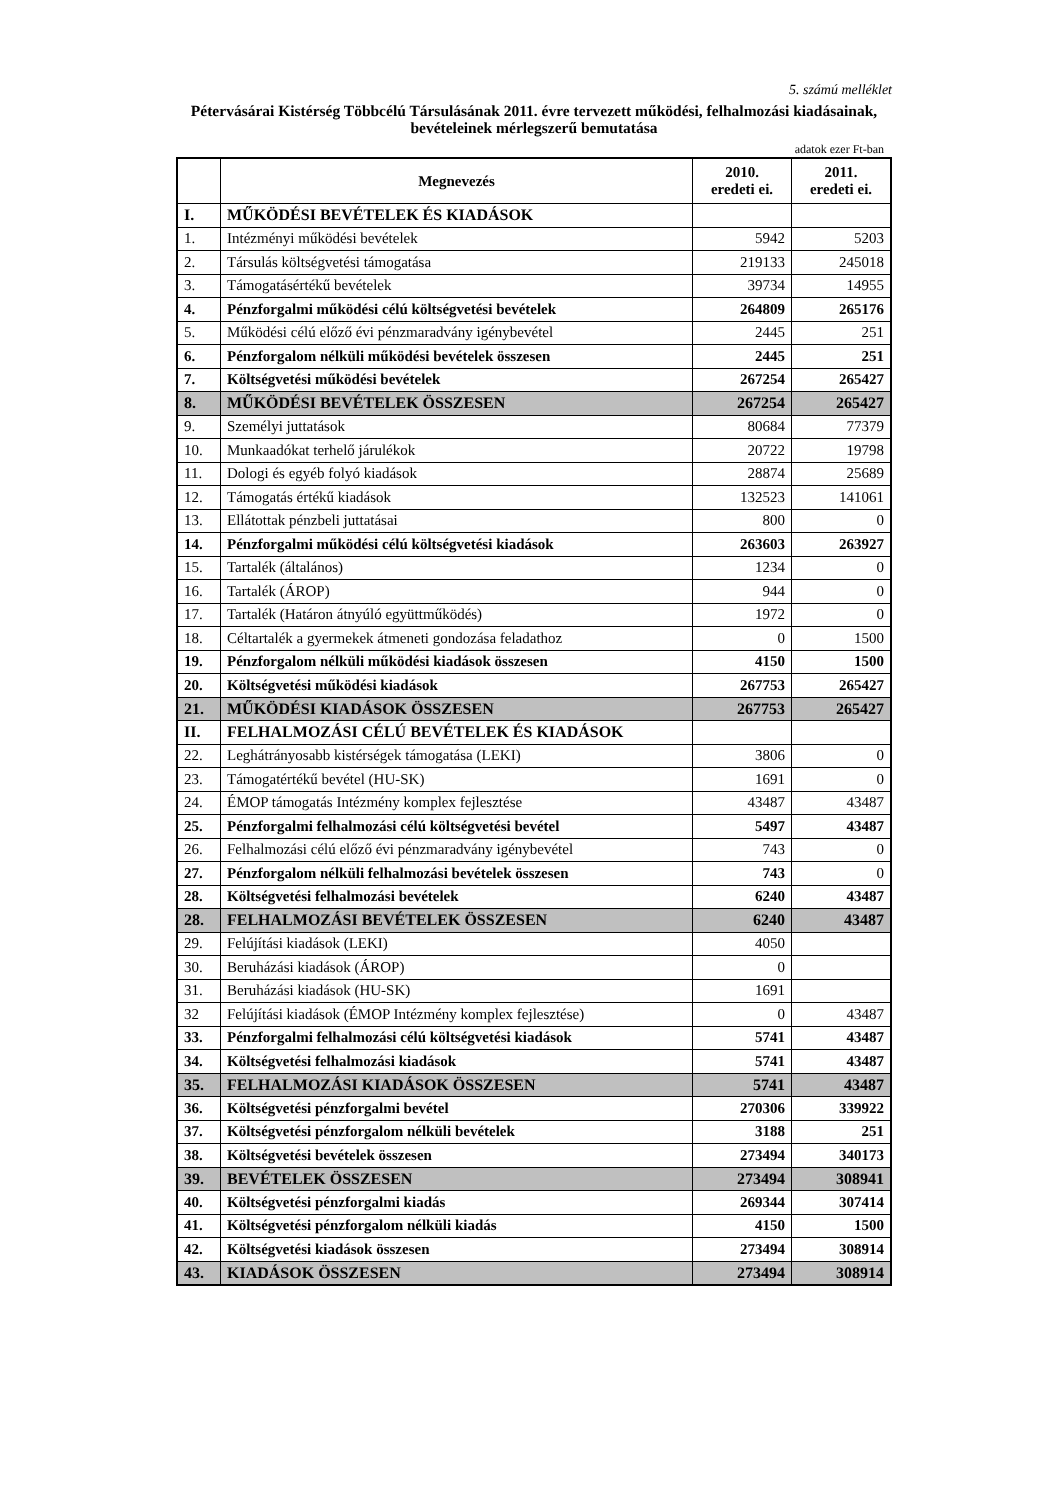5. számú melléklet
Pétervásárai Kistérség Többcélú Társulásának 2011. évre tervezett működési, felhalmozási kiadásainak, bevételeinek mérlegszerű bemutatása
adatok ezer Ft-ban
| | Megnevezés | 2010. eredeti ei. | 2011. eredeti ei. |
| --- | --- | --- | --- |
| I. | MŰKÖDÉSI BEVÉTELEK ÉS KIADÁSOK | | |
| 1. | Intézményi működési bevételek | 5942 | 5203 |
| 2. | Társulás költségvetési támogatása | 219133 | 245018 |
| 3. | Támogatásértékű bevételek | 39734 | 14955 |
| 4. | Pénzforgalmi működési célú költségvetési bevételek | 264809 | 265176 |
| 5. | Működési célú előző évi pénzmaradvány igénybevétel | 2445 | 251 |
| 6. | Pénzforgalom nélküli működési bevételek összesen | 2445 | 251 |
| 7. | Költségvetési működési bevételek | 267254 | 265427 |
| 8. | MŰKÖDÉSI BEVÉTELEK ÖSSZESEN | 267254 | 265427 |
| 9. | Személyi juttatások | 80684 | 77379 |
| 10. | Munkaadókat terhelő járulékok | 20722 | 19798 |
| 11. | Dologi és egyéb folyó kiadások | 28874 | 25689 |
| 12. | Támogatás értékű kiadások | 132523 | 141061 |
| 13. | Ellátottak pénzbeli juttatásai | 800 | 0 |
| 14. | Pénzforgalmi működési célú költségvetési kiadások | 263603 | 263927 |
| 15. | Tartalék (általános) | 1234 | 0 |
| 16. | Tartalék (ÁROP) | 944 | 0 |
| 17. | Tartalék (Határon átnyúló együttműködés) | 1972 | 0 |
| 18. | Céltartalék a gyermekek átmeneti gondozása feladathoz | 0 | 1500 |
| 19. | Pénzforgalom nélküli működési kiadások összesen | 4150 | 1500 |
| 20. | Költségvetési működési kiadások | 267753 | 265427 |
| 21. | MŰKÖDÉSI KIADÁSOK ÖSSZESEN | 267753 | 265427 |
| II. | FELHALMOZÁSI CÉLÚ BEVÉTELEK ÉS KIADÁSOK | | |
| 22. | Leghátrányosabb kistérségek támogatása (LEKI) | 3806 | 0 |
| 23. | Támogatértékű bevétel (HU-SK) | 1691 | 0 |
| 24. | ÉMOP támogatás Intézmény komplex fejlesztése | 43487 | 43487 |
| 25. | Pénzforgalmi felhalmozási célú költségvetési bevétel | 5497 | 43487 |
| 26. | Felhalmozási célú előző évi pénzmaradvány igénybevétel | 743 | 0 |
| 27. | Pénzforgalom nélküli felhalmozási bevételek összesen | 743 | 0 |
| 28. | Költségvetési felhalmozási bevételek | 6240 | 43487 |
| 28. | FELHALMOZÁSI BEVÉTELEK ÖSSZESEN | 6240 | 43487 |
| 29. | Felújítási kiadások (LEKI) | 4050 | |
| 30. | Beruházási kiadások (ÁROP) | 0 | |
| 31. | Beruházási kiadások (HU-SK) | 1691 | |
| 32 | Felújítási kiadások (ÉMOP Intézmény komplex fejlesztése) | 0 | 43487 |
| 33. | Pénzforgalmi felhalmozási célú költségvetési kiadások | 5741 | 43487 |
| 34. | Költségvetési felhalmozási kiadások | 5741 | 43487 |
| 35. | FELHALMOZÁSI KIADÁSOK ÖSSZESEN | 5741 | 43487 |
| 36. | Költségvetési pénzforgalmi bevétel | 270306 | 339922 |
| 37. | Költségvetési pénzforgalom nélküli bevételek | 3188 | 251 |
| 38. | Költségvetési bevételek összesen | 273494 | 340173 |
| 39. | BEVÉTELEK ÖSSZESEN | 273494 | 308941 |
| 40. | Költségvetési pénzforgalmi kiadás | 269344 | 307414 |
| 41. | Költségvetési pénzforgalom nélküli kiadás | 4150 | 1500 |
| 42. | Költségvetési kiadások összesen | 273494 | 308914 |
| 43. | KIADÁSOK ÖSSZESEN | 273494 | 308914 |